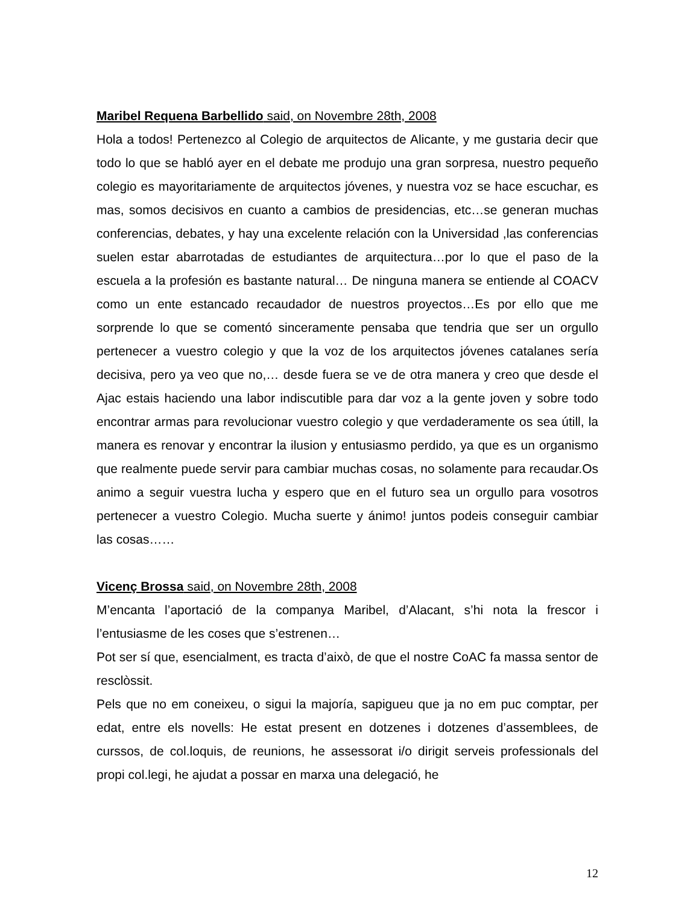Maribel Requena Barbellido said, on Novembre 28th, 2008
Hola a todos! Pertenezco al Colegio de arquitectos de Alicante, y me gustaria decir que todo lo que se habló ayer en el debate me produjo una gran sorpresa, nuestro pequeño colegio es mayoritariamente de arquitectos jóvenes, y nuestra voz se hace escuchar, es mas, somos decisivos en cuanto a cambios de presidencias, etc…se generan muchas conferencias, debates, y hay una excelente relación con la Universidad ,las conferencias suelen estar abarrotadas de estudiantes de arquitectura…por lo que el paso de la escuela a la profesión es bastante natural… De ninguna manera se entiende al COACV como un ente estancado recaudador de nuestros proyectos…Es por ello que me sorprende lo que se comentó sinceramente pensaba que tendria que ser un orgullo pertenecer a vuestro colegio y que la voz de los arquitectos jóvenes catalanes sería decisiva, pero ya veo que no,… desde fuera se ve de otra manera y creo que desde el Ajac estais haciendo una labor indiscutible para dar voz a la gente joven y sobre todo encontrar armas para revolucionar vuestro colegio y que verdaderamente os sea útill, la manera es renovar y encontrar la ilusion y entusiasmo perdido, ya que es un organismo que realmente puede servir para cambiar muchas cosas, no solamente para recaudar.Os animo a seguir vuestra lucha y espero que en el futuro sea un orgullo para vosotros pertenecer a vuestro Colegio. Mucha suerte y ánimo! juntos podeis conseguir cambiar las cosas……
Vicenç Brossa said, on Novembre 28th, 2008
M’encanta l’aportació de la companya Maribel, d’Alacant, s’hi nota la frescor i l’entusiasme de les coses que s’estrenen…
Pot ser sí que, esencialment, es tracta d’això, de que el nostre CoAC fa massa sentor de resclòssit.
Pels que no em coneixeu, o sigui la majoría, sapigueu que ja no em puc comptar, per edat, entre els novells: He estat present en dotzenes i dotzenes d’assemblees, de curssos, de col.loquis, de reunions, he assessorat i/o dirigit serveis professionals del propi col.legi, he ajudat a possar en marxa una delegació, he
12